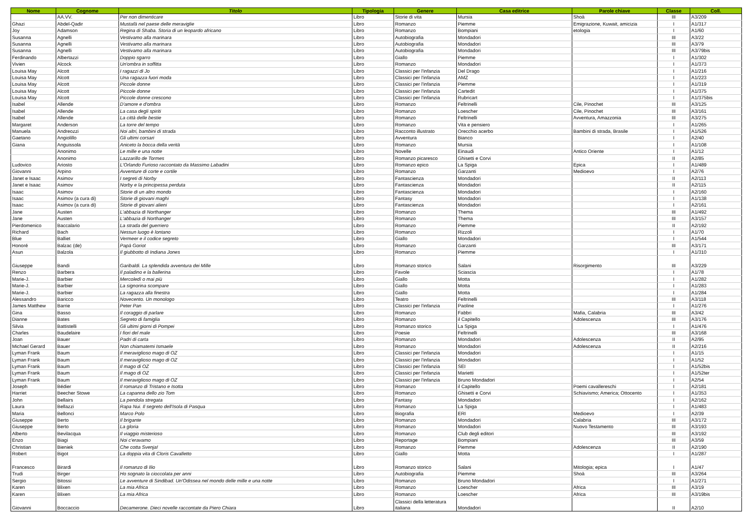| Nome | Cognome | Titolo | Tipologia | Genere | Casa editrice | Parole chiave | Classe | Coll. |
| --- | --- | --- | --- | --- | --- | --- | --- | --- |
| | AA.VV. | Per non dimenticare | Libro | Storie di vita | Mursia | Shoà | III | A3/209 |
| Ghazi | Abdel-Qadir | Mustafà nel paese delle meraviglie | Libro | Romanzo | Piemme | Emigrazione, Kuwait, amicizia | I | A1/317 |
| Joy | Adamson | Regina di Shaba. Storia di un leopardo africano | Libro | Romanzo | Bompiani | etologia | I | A1/60 |
| Susanna | Agnelli | Vestivamo alla marinara | Libro | Autobiografia | Mondadori | | III | A3/22 |
| Susanna | Agnelli | Vestivamo alla marinara | Libro | Autobiografia | Mondadori | | III | A3/79 |
| Susanna | Agnelli | Vestivamo alla marinara | Libro | Autobiografia | Mondadori | | III | A3/79bis |
| Ferdinando | Albertazzi | Doppio sgarro | Libro | Giallo | Piemme | | I | A1/302 |
| Vivien | Alcock | Un'ombra in soffitta | Libro | Romanzo | Mondadori | | I | A1/373 |
| Louisa May | Alcott | I ragazzi di Jo | Libro | Classici per l'infanzia | Del Drago | | I | A1/216 |
| Louisa May | Alcott | Una ragazza fuori moda | Libro | Classici per l'infanzia | AMZ | | I | A1/223 |
| Louisa May | Alcott | Piccole donne | Libro | Classici per l'infanzia | Piemme | | I | A1/319 |
| Louisa May | Alcott | Piccole donne | Libro | Classici per l'infanzia | Cartedit | | I | A1/375 |
| Louisa May | Alcott | Piccole donne crescono | Libro | Classici per l'infanzia | Rubricart | | I | A1/375bis |
| Isabel | Allende | D'amore e d'ombra | Libro | Romanzo | Feltrinelli | Cile, Pinochet | III | A3/125 |
| Isabel | Allende | La casa degli spiriti | Libro | Romanzo | Loescher | Cile, Pinochet | III | A3/161 |
| Isabel | Allende | La città delle bestie | Libro | Romanzo | Feltrinelli | Avventura, Amazzonia | III | A3/275 |
| Margaret | Anderson | La torre del tempo | Libro | Romanzo | Vita e pensiero | | I | A1/265 |
| Manuela | Andreozzi | Noi altri, bambini di strada | Libro | Racconto illustrato | Orecchio acerbo | Bambini di strada, Brasile | I | A1/526 |
| Gaetano | Angiolillo | Gli ultimi corsari | Libro | Avventura | Bianco | | I | A2/40 |
| Giana | Anguissola | Aniceto la bocca della verità | Libro | Romanzo | Mursia | | I | A1/108 |
| | Anonimo | Le mille e una notte | Libro | Novelle | Einaudi | Antico Oriente | I | A1/12 |
| | Anonimo | Lazzarillo de Tormes | Libro | Romanzo picaresco | Ghisetti e Corvi | | II | A2/85 |
| Ludovico | Ariosto | L'Orlando Furioso raccontato da Massimo Labadini | Libro | Romanzo epico | La Spiga | Epica | I | A1/489 |
| Giovanni | Arpino | Avventure di corte e cortile | Libro | Romanzo | Garzanti | Medioevo | I | A2/76 |
| Janet e Isaac | Asimov | I segreti di Norby | Libro | Fantascienza | Mondadori | | II | A2/113 |
| Janet e Isaac | Asimov | Norby e la principessa perduta | Libro | Fantascienza | Mondadori | | II | A2/115 |
| Isaac | Asimov | Storie di un altro mondo | Libro | Fantascienza | Mondadori | | I | A2/160 |
| Isaac | Asimov (a cura di) | Storie di giovani maghi | Libro | Fantasy | Mondadori | | I | A1/138 |
| Isaac | Asimov (a cura di) | Storie di giovani alieni | Libro | Fantascienza | Mondadori | | I | A2/161 |
| Jane | Austen | L'abbazia di Northanger | Libro | Romanzo | Thema | | III | A1/492 |
| Jane | Austen | L'abbazia di Northanger | Libro | Romanzo | Thema | | III | A3/157 |
| Pierdomenico | Baccalario | La strada del guerriero | Libro | Romanzo | Piemme | | II | A2/192 |
| Richard | Bach | Nessun luogo è lontano | Libro | Romanzo | Rizzoli | | I | A1/70 |
| Blue | Balliet | Vermeer e il codice segreto | Libro | Giallo | Mondadori | | I | A1/544 |
| Honoré | Balzac (de) | Papà Goriot | Libro | Romanzo | Garzanti | | III | A3/171 |
| Asun | Balzola | Il giubbotto di Indiana Jones | Libro | Romanzo | Piemme | | I | A1/310 |
| Giuseppe | Bandi | Garibaldi. La splendida avventura dei Mille | Libro | Romanzo storico | Salani | Risorgimento | III | A3/229 |
| Renzo | Barbera | Il paladino e la ballerina | Libro | Favole | Sciascia | | I | A1/78 |
| Marie-J. | Barbier | Mercoledì o mai più | Libro | Giallo | Motta | | I | A1/282 |
| Marie-J. | Barbier | La signorina scompare | Libro | Giallo | Motta | | I | A1/283 |
| Marie-J. | Barbier | La ragazza alla finestra | Libro | Giallo | Motta | | I | A1/284 |
| Alessandro | Baricco | Novecento. Un monologo | Libro | Teatro | Feltrinelli | | III | A3/118 |
| James Matthew | Barrie | Peter Pan | Libro | Classici per l'infanzia | Paoline | | I | A1/276 |
| Gina | Basso | Il coraggio di parlare | Libro | Romanzo | Fabbri | Mafia, Calabria | III | A3/42 |
| Dianne | Bates | Segreto di famiglia | Libro | Romanzo | il Capitello | Adolescenza | III | A3/176 |
| Silvia | Battistelli | Gli ultimi giorni di Pompei | Libro | Romanzo storico | La Spiga | | I | A1/476 |
| Charles | Baudelaire | I fiori del male | Libro | Poesie | Feltrinelli | | III | A3/168 |
| Joan | Bauer | Padri di carta | Libro | Romanzo | Mondadori | Adolescenza | II | A2/95 |
| Michael Gerard | Bauer | Non chiamatemi Ismaele | Libro | Romanzo | Mondadori | Adolescenza | II | A2/216 |
| Lyman Frank | Baum | Il meraviglioso mago di OZ | Libro | Classici per l'infanzia | Mondadori | | I | A1/15 |
| Lyman Frank | Baum | Il meraviglioso mago di OZ | Libro | Classici per l'infanzia | Mondadori | | I | A1/52 |
| Lyman Frank | Baum | Il mago di OZ | Libro | Classici per l'infanzia | SEI | | I | A1/52bis |
| Lyman Frank | Baum | Il mago di OZ | Libro | Classici per l'infanzia | Marietti | | I | A1/52ter |
| Lyman Frank | Baum | Il meraviglioso mago di OZ | Libro | Classici per l'infanzia | Bruno Mondadori | | I | A2/54 |
| Joseph | Bédier | Il romanzo di Tristano e Isotta | Libro | Romanzo | il Capitello | Poemi cavallereschi | I | A2/181 |
| Harriet | Beecher Stowe | La capanna dello zio Tom | Libro | Romanzo | Ghisetti e Corvi | Schiavismo; America; Ottocento | I | A1/353 |
| John | Bellairs | La pendola stregata | Libro | Fantasy | Mondadori | | I | A2/162 |
| Laura | Bellazzi | Rapa Nui. Il segreto dell'Isola di Pasqua | Libro | Romanzo | La Spiga | | I | A1/483 |
| Maria | Bellonci | Marco Polo | Libro | Biografia | ERI | Medioevo | I | A2/39 |
| Giuseppe | Berto | Il brigante | Libro | Romanzo | Mondadori | Calabria | III | A3/172 |
| Giuseppe | Berto | La gloria | Libro | Romanzo | Mondadori | Nuovo Testamento | III | A3/193 |
| Alberto | Bevilacqua | Il viaggio misterioso | Libro | Romanzo | Club degli editori | | III | A3/192 |
| Enzo | Biagi | Noi c'eravamo | Libro | Reportage | Bompiani | | III | A3/59 |
| Christian | Bieniek | Che cotta Svenja! | Libro | Romanzo | Piemme | Adolescenza | II | A2/190 |
| Robert | Bigot | La doppia vita di Cloris Cavalletto | Libro | Giallo | Motta | | I | A1/287 |
| Francesco | Birardi | Il romanzo di Ilio | Libro | Romanzo storico | Salani | Mitologia; epica | I | A1/47 |
| Trudi | Birger | Ho sognato la cioccolata per anni | Libro | Autobiografia | Piemme | Shoà | III | A3/264 |
| Sergio | Bitossi | Le avventure di Sindibad. Un'Odissea nel mondo delle mille e una notte | Libro | Romanzo | Bruno Mondadori | | I | A1/271 |
| Karen | Blixen | La mia Africa | Libro | Romanzo | Loescher | Africa | III | A3/19 |
| Karen | Blixen | La mia Africa | Libro | Romanzo | Loescher | Africa | III | A3/19bis |
| Giovanni | Boccaccio | Decamerone. Dieci novelle raccontate da Piero Chiara | Libro | Classici della letteratura italiana | Mondadori | | II | A2/10 |